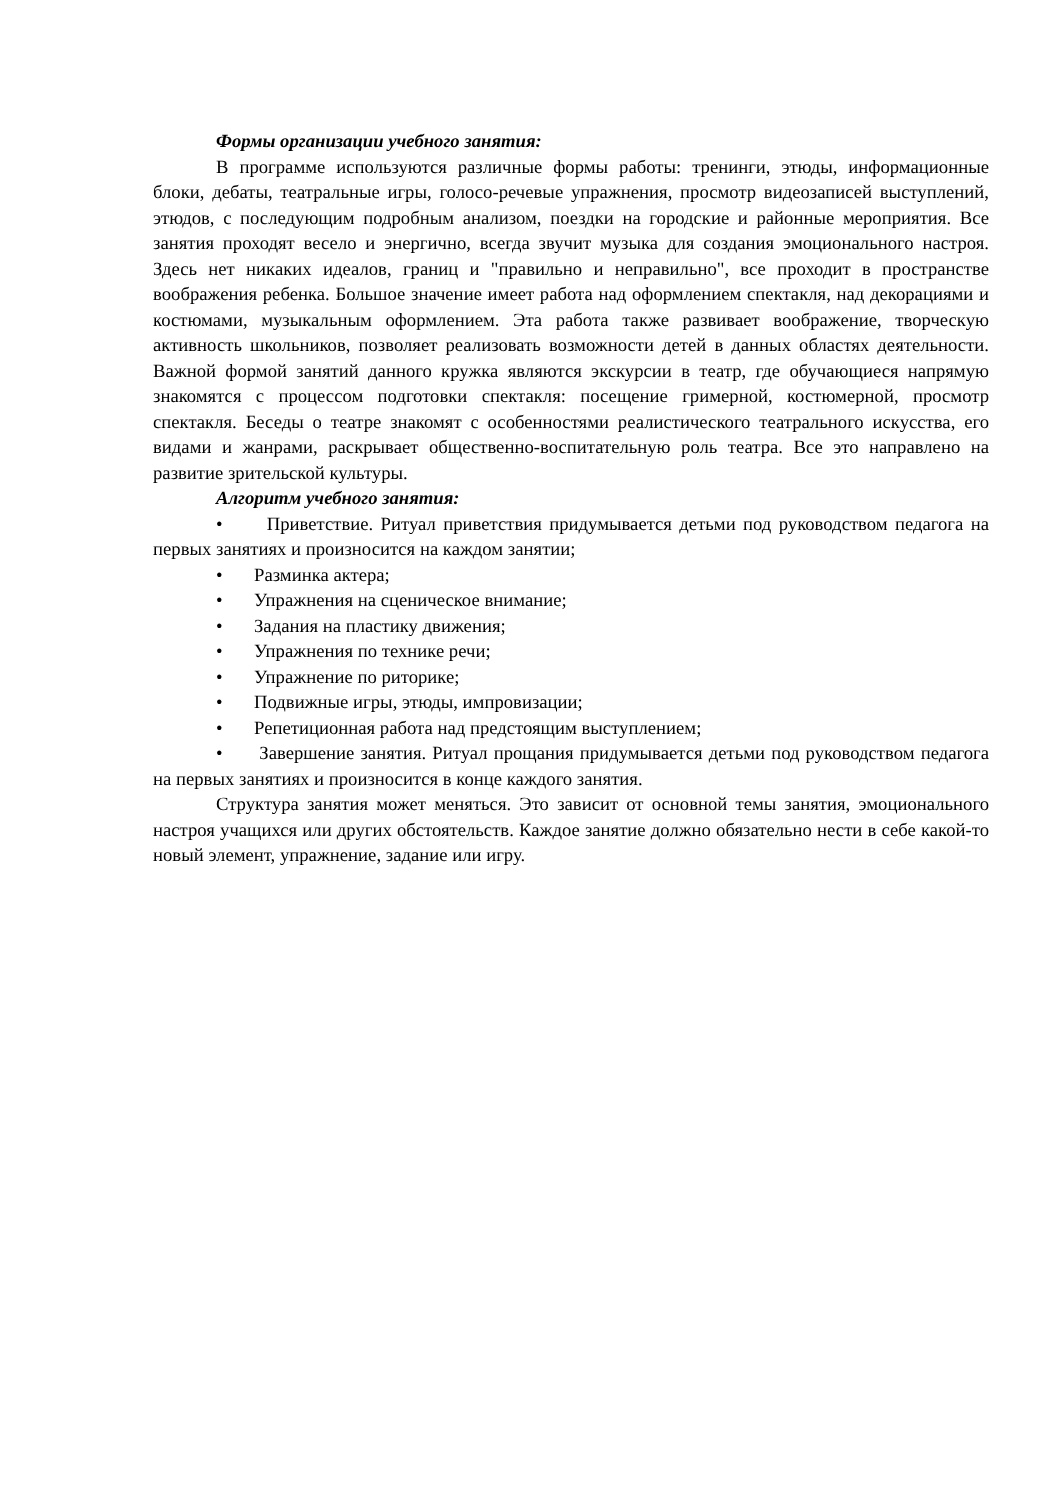Формы организации учебного занятия:
В программе используются различные формы работы: тренинги, этюды, информационные блоки, дебаты, театральные игры, голосо-речевые упражнения, просмотр видеозаписей выступлений, этюдов, с последующим подробным анализом, поездки на городские и районные мероприятия. Все занятия проходят весело и энергично, всегда звучит музыка для создания эмоционального настроя. Здесь нет никаких идеалов, границ и "правильно и неправильно", все проходит в пространстве воображения ребенка. Большое значение имеет работа над оформлением спектакля, над декорациями и костюмами, музыкальным оформлением. Эта работа также развивает воображение, творческую активность школьников, позволяет реализовать возможности детей в данных областях деятельности. Важной формой занятий данного кружка являются экскурсии в театр, где обучающиеся напрямую знакомятся с процессом подготовки спектакля: посещение гримерной, костюмерной, просмотр спектакля. Беседы о театре знакомят с особенностями реалистического театрального искусства, его видами и жанрами, раскрывает общественно-воспитательную роль театра. Все это направлено на развитие зрительской культуры.
Алгоритм учебного занятия:
• Приветствие. Ритуал приветствия придумывается детьми под руководством педагога на первых занятиях и произносится на каждом занятии;
• Разминка актера;
• Упражнения на сценическое внимание;
• Задания на пластику движения;
• Упражнения по технике речи;
• Упражнение по риторике;
• Подвижные игры, этюды, импровизации;
• Репетиционная работа над предстоящим выступлением;
• Завершение занятия. Ритуал прощания придумывается детьми под руководством педагога на первых занятиях и произносится в конце каждого занятия.
Структура занятия может меняться. Это зависит от основной темы занятия, эмоционального настроя учащихся или других обстоятельств. Каждое занятие должно обязательно нести в себе какой-то новый элемент, упражнение, задание или игру.